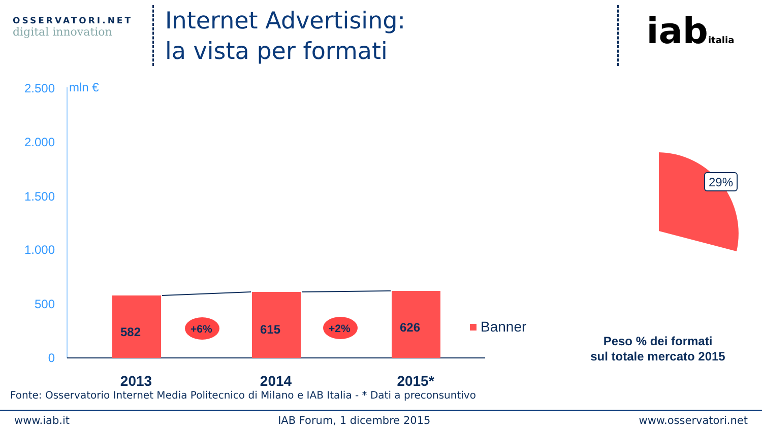OSSERVATORI.NET
digital innovation
Internet Advertising:
la vista per formati
iabitalia
2.500
2.000
1.500
1.000
500
0
mln €
582
615
626
+6%
+2%
Banner
2013
2014
2015*
29%
Peso % dei formati
sul totale mercato 2015
Fonte: Osservatorio Internet Media Politecnico di Milano e IAB Italia - * Dati a preconsuntivo
www.iab.it IAB Forum, 1 dicembre 2015 www.osservatori.net